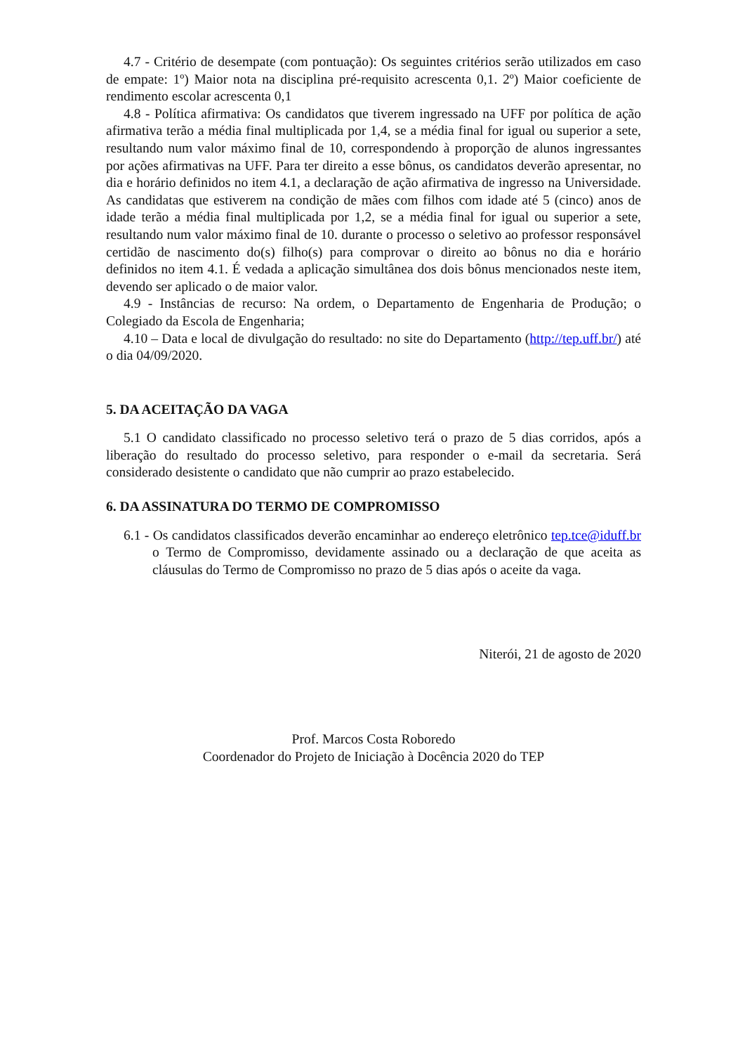4.7 - Critério de desempate (com pontuação): Os seguintes critérios serão utilizados em caso de empate: 1º) Maior nota na disciplina pré-requisito acrescenta 0,1. 2º) Maior coeficiente de rendimento escolar acrescenta 0,1
4.8 - Política afirmativa: Os candidatos que tiverem ingressado na UFF por política de ação afirmativa terão a média final multiplicada por 1,4, se a média final for igual ou superior a sete, resultando num valor máximo final de 10, correspondendo à proporção de alunos ingressantes por ações afirmativas na UFF. Para ter direito a esse bônus, os candidatos deverão apresentar, no dia e horário definidos no item 4.1, a declaração de ação afirmativa de ingresso na Universidade. As candidatas que estiverem na condição de mães com filhos com idade até 5 (cinco) anos de idade terão a média final multiplicada por 1,2, se a média final for igual ou superior a sete, resultando num valor máximo final de 10. durante o processo o seletivo ao professor responsável certidão de nascimento do(s) filho(s) para comprovar o direito ao bônus no dia e horário definidos no item 4.1. É vedada a aplicação simultânea dos dois bônus mencionados neste item, devendo ser aplicado o de maior valor.
4.9 - Instâncias de recurso: Na ordem, o Departamento de Engenharia de Produção; o Colegiado da Escola de Engenharia;
4.10 – Data e local de divulgação do resultado: no site do Departamento (http://tep.uff.br/) até o dia 04/09/2020.
5. DA ACEITAÇÃO DA VAGA
5.1 O candidato classificado no processo seletivo terá o prazo de 5 dias corridos, após a liberação do resultado do processo seletivo, para responder o e-mail da secretaria. Será considerado desistente o candidato que não cumprir ao prazo estabelecido.
6. DA ASSINATURA DO TERMO DE COMPROMISSO
6.1 - Os candidatos classificados deverão encaminhar ao endereço eletrônico tep.tce@iduff.br o Termo de Compromisso, devidamente assinado ou a declaração de que aceita as cláusulas do Termo de Compromisso no prazo de 5 dias após o aceite da vaga.
Niterói, 21 de agosto de 2020
Prof. Marcos Costa Roboredo
Coordenador do Projeto de Iniciação à Docência 2020 do TEP